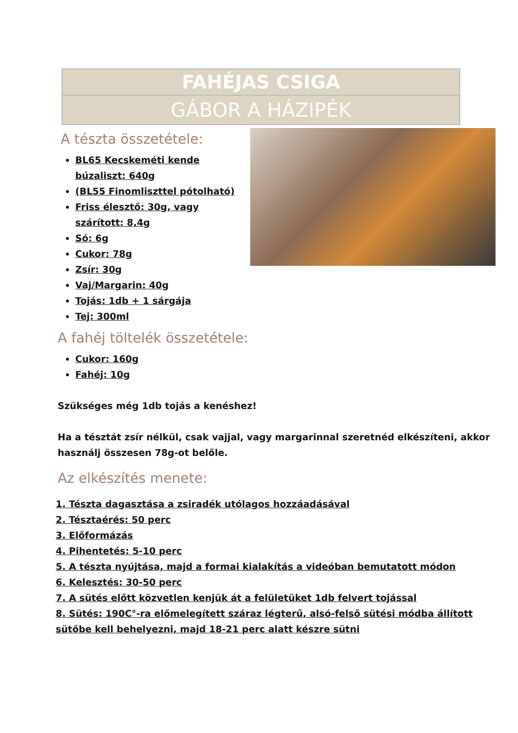FAHÉJAS CSIGA
GÁBOR A HÁZIPÉK
A tészta összetétele:
BL65 Kecskeméti kende búzaliszt: 640g
(BL55 Finomliszttel pótolható)
Friss élesztő: 30g, vagy szárított: 8,4g
Só: 6g
Cukor: 78g
Zsír: 30g
Vaj/Margarin: 40g
Tojás: 1db + 1 sárgája
Tej: 300ml
A fahéj töltelék összetétele:
Cukor: 160g
Fahéj: 10g
Szükséges még 1db tojás a kenéshez!
Ha a tésztát zsír nélkül, csak vajjal, vagy margarinnal szeretnéd elkészíteni, akkor használj összesen 78g-ot belőle.
Az elkészítés menete:
1. Tészta dagasztása a zsiradék utólagos hozzáadásával
2. Tésztaérés: 50 perc
3. Előformázás
4. Pihentetés: 5-10 perc
5. A tészta nyújtása, majd a formai kialakítás a videóban bemutatott módon
6. Kelesztés: 30-50 perc
7. A sütés előtt közvetlen kenjük át a felületüket 1db felvert tojással
8. Sütés: 190C°-ra előmelegített száraz légterű, alsó-felső sütési módba állított sütőbe kell behelyezni, majd 18-21 perc alatt készre sütni